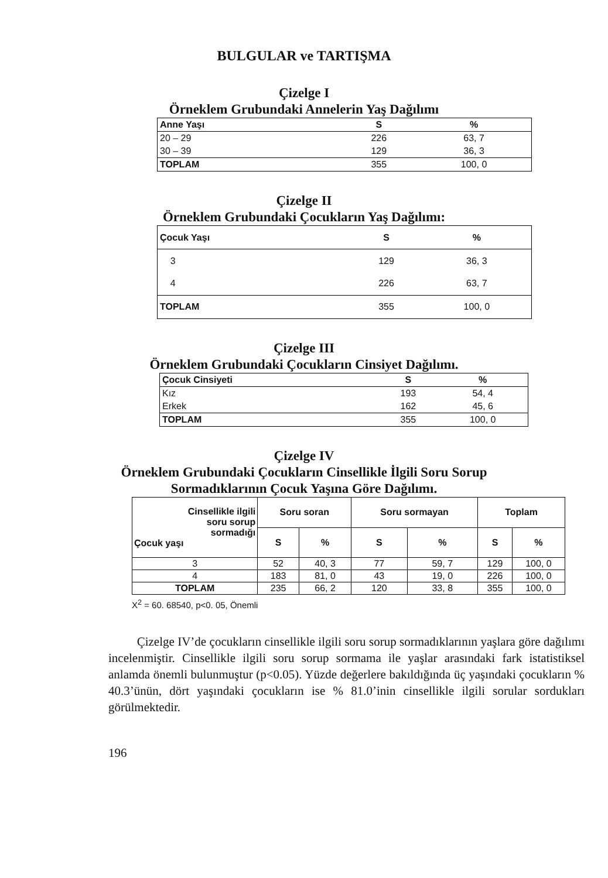BULGULAR ve TARTIŞMA
Çizelge I
Örneklem Grubundaki Annelerin Yaş Dağılımı
| Anne Yaşı | S | % |
| --- | --- | --- |
| 20 – 29 | 226 | 63, 7 |
| 30 – 39 | 129 | 36, 3 |
| TOPLAM | 355 | 100, 0 |
Çizelge II
Örneklem Grubundaki Çocukların Yaş Dağılımı:
| Çocuk Yaşı | S | % |
| --- | --- | --- |
| 3 | 129 | 36, 3 |
| 4 | 226 | 63, 7 |
| TOPLAM | 355 | 100, 0 |
Çizelge III
Örneklem Grubundaki Çocukların Cinsiyet Dağılımı.
| Çocuk Cinsiyeti | S | % |
| --- | --- | --- |
| Kız | 193 | 54, 4 |
| Erkek | 162 | 45, 6 |
| TOPLAM | 355 | 100, 0 |
Çizelge IV
Örneklem Grubundaki Çocukların Cinsellikle İlgili Soru Sorup
Sormadıklarının Çocuk Yaşına Göre Dağılımı.
| Cinsellikle ilgili soru sorup sormadığı Çocuk yaşı | Soru soran | | Soru sormayan | | Toplam | |
| --- | --- | --- | --- | --- | --- | --- |
| | S | % | S | % | S | % |
| 3 | 52 | 40, 3 | 77 | 59, 7 | 129 | 100, 0 |
| 4 | 183 | 81, 0 | 43 | 19, 0 | 226 | 100, 0 |
| TOPLAM | 235 | 66, 2 | 120 | 33, 8 | 355 | 100, 0 |
X<sup>2</sup> = 60. 68540, p<0. 05, Önemli
Çizelge IV’de çocukların cinsellikle ilgili soru sorup sormadıklarının yaşlara göre dağılımı incelenmiştir. Cinsellikle ilgili soru sorup sormama ile yaşlar arasındaki fark istatistiksel anlamda önemli bulunmuştur (p<0.05). Yüzde değerlere bakıldığında üç yaşındaki çocukların % 40.3’ünün, dört yaşındaki çocukların ise % 81.0’inin cinsellikle ilgili sorular sordukları görülmektedir.
196